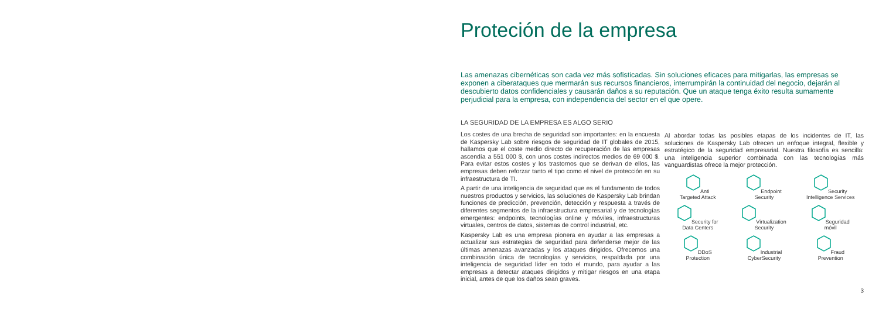Proteción de la empresa
Las amenazas cibernéticas son cada vez más sofisticadas. Sin soluciones eficaces para mitigarlas, las empresas se exponen a ciberataques que mermarán sus recursos financieros, interrumpirán la continuidad del negocio, dejarán al descubierto datos confidenciales y causarán daños a su reputación. Que un ataque tenga éxito resulta sumamente perjudicial para la empresa, con independencia del sector en el que opere.
LA SEGURIDAD DE LA EMPRESA ES ALGO SERIO
Los costes de una brecha de seguridad son importantes: en la encuesta de Kaspersky Lab sobre riesgos de seguridad de IT globales de 2015, hallamos que el coste medio directo de recuperación de las empresas ascendía a 551 000 $, con unos costes indirectos medios de 69 000 $. Para evitar estos costes y los trastornos que se derivan de ellos, las empresas deben reforzar tanto el tipo como el nivel de protección en su infraestructura de TI.
A partir de una inteligencia de seguridad que es el fundamento de todos nuestros productos y servicios, las soluciones de Kaspersky Lab brindan funciones de predicción, prevención, detección y respuesta a través de diferentes segmentos de la infraestructura empresarial y de tecnologías emergentes: endpoints, tecnologías online y móviles, infraestructuras virtuales, centros de datos, sistemas de control industrial, etc.
Kaspersky Lab es una empresa pionera en ayudar a las empresas a actualizar sus estrategias de seguridad para defenderse mejor de las últimas amenazas avanzadas y los ataques dirigidos. Ofrecemos una combinación única de tecnologías y servicios, respaldada por una inteligencia de seguridad líder en todo el mundo, para ayudar a las empresas a detectar ataques dirigidos y mitigar riesgos en una etapa inicial, antes de que los daños sean graves.
Al abordar todas las posibles etapas de los incidentes de IT, las soluciones de Kaspersky Lab ofrecen un enfoque integral, flexible y estratégico de la seguridad empresarial. Nuestra filosofía es sencilla: una inteligencia superior combinada con las tecnologías más vanguardistas ofrece la mejor protección.
Anti
Targeted Attack
Endpoint
Security
Security
Intelligence Services
Security for
Data Centers
Virtualization
Security
Seguridad
móvil
DDoS
Protection
Industrial
CyberSecurity
Fraud
Prevention
3